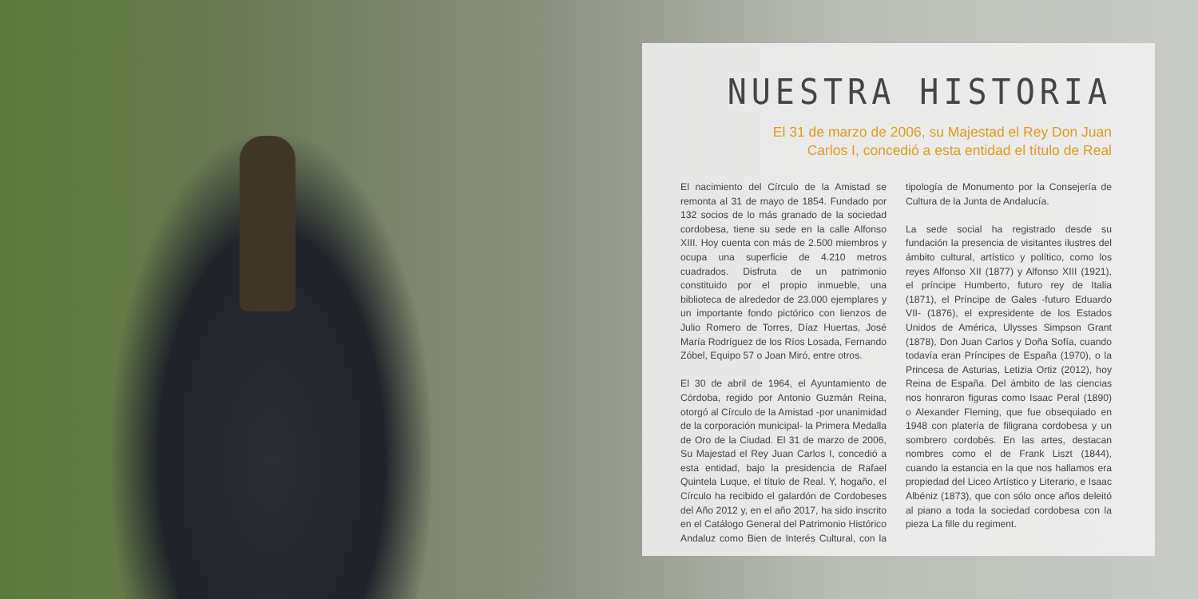NUESTRA HISTORIA
El 31 de marzo de 2006, su Majestad el Rey Don Juan
Carlos I, concedió a esta entidad el título de Real
El nacimiento del Círculo de la Amistad se remonta al 31 de mayo de 1854. Fundado por 132 socios de lo más granado de la sociedad cordobesa, tiene su sede en la calle Alfonso XIII. Hoy cuenta con más de 2.500 miembros y ocupa una superficie de 4.210 metros cuadrados. Disfruta de un patrimonio constituido por el propio inmueble, una biblioteca de alrededor de 23.000 ejemplares y un importante fondo pictórico con lienzos de Julio Romero de Torres, Díaz Huertas, José María Rodríguez de los Ríos Losada, Fernando Zóbel, Equipo 57 o Joan Miró, entre otros.
El 30 de abril de 1964, el Ayuntamiento de Córdoba, regido por Antonio Guzmán Reina, otorgó al Círculo de la Amistad -por unanimidad de la corporación municipal- la Primera Medalla de Oro de la Ciudad. El 31 de marzo de 2006, Su Majestad el Rey Juan Carlos I, concedió a esta entidad, bajo la presidencia de Rafael Quintela Luque, el título de Real. Y, hogaño, el Círculo ha recibido el galardón de Cordobeses del Año 2012 y, en el año 2017, ha sido inscrito en el Catálogo General del Patrimonio Histórico Andaluz como Bien de Interés Cultural, con la tipología de Monumento por la Consejería de Cultura de la Junta de Andalucía.
La sede social ha registrado desde su fundación la presencia de visitantes ilustres del ámbito cultural, artístico y político, como los reyes Alfonso XII (1877) y Alfonso XIII (1921), el príncipe Humberto, futuro rey de Italia (1871), el Príncipe de Gales -futuro Eduardo VII- (1876), el expresidente de los Estados Unidos de América, Ulysses Simpson Grant (1878), Don Juan Carlos y Doña Sofía, cuando todavía eran Príncipes de España (1970), o la Princesa de Asturias, Letizia Ortiz (2012), hoy Reina de España. Del ámbito de las ciencias nos honraron figuras como Isaac Peral (1890) o Alexander Fleming, que fue obsequiado en 1948 con platería de filigrana cordobesa y un sombrero cordobés. En las artes, destacan nombres como el de Frank Liszt (1844), cuando la estancia en la que nos hallamos era propiedad del Liceo Artístico y Literario, e Isaac Albéniz (1873), que con sólo once años deleitó al piano a toda la sociedad cordobesa con la pieza La fille du regiment.